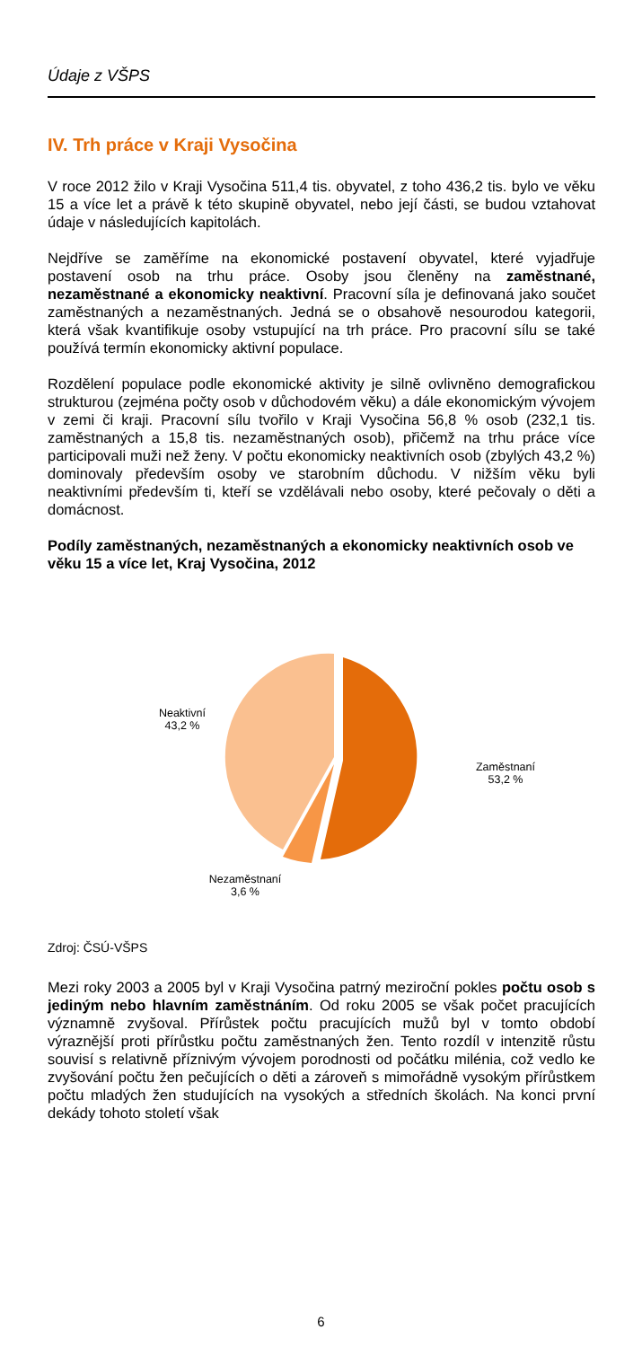Údaje z VŠPS
IV. Trh práce v Kraji Vysočina
V roce 2012 žilo v Kraji Vysočina 511,4 tis. obyvatel, z toho 436,2 tis. bylo ve věku 15 a více let a právě k této skupině obyvatel, nebo její části, se budou vztahovat údaje v následujících kapitolách.
Nejdříve se zaměříme na ekonomické postavení obyvatel, které vyjadřuje postavení osob na trhu práce. Osoby jsou členěny na zaměstnané, nezaměstnané a ekonomicky neaktivní. Pracovní síla je definovaná jako součet zaměstnaných a nezaměstnaných. Jedná se o obsahově nesourodou kategorii, která však kvantifikuje osoby vstupující na trh práce. Pro pracovní sílu se také používá termín ekonomicky aktivní populace.
Rozdělení populace podle ekonomické aktivity je silně ovlivněno demografickou strukturou (zejména počty osob v důchodovém věku) a dále ekonomickým vývojem v zemi či kraji. Pracovní sílu tvořilo v Kraji Vysočina 56,8 % osob (232,1 tis. zaměstnaných a 15,8 tis. nezaměstnaných osob), přičemž na trhu práce více participovali muži než ženy. V počtu ekonomicky neaktivních osob (zbylých 43,2 %) dominovaly především osoby ve starobním důchodu. V nižším věku byli neaktivními především ti, kteří se vzdělávali nebo osoby, které pečovaly o děti a domácnost.
Podíly zaměstnaných, nezaměstnaných a ekonomicky neaktivních osob ve věku 15 a více let, Kraj Vysočina, 2012
Neaktivní
43,2 %
Zaměstnaní
53,2 %
Nezaměstnaní
3,6 %
Zdroj: ČSÚ-VŠPS
Mezi roky 2003 a 2005 byl v Kraji Vysočina patrný meziroční pokles počtu osob s jediným nebo hlavním zaměstnáním. Od roku 2005 se však počet pracujících významně zvyšoval. Přírůstek počtu pracujících mužů byl v tomto období výraznější proti přírůstku počtu zaměstnaných žen. Tento rozdíl v intenzitě růstu souvisí s relativně příznivým vývojem porodnosti od počátku milénia, což vedlo ke zvyšování počtu žen pečujících o děti a zároveň s mimořádně vysokým přírůstkem počtu mladých žen studujících na vysokých a středních školách. Na konci první dekády tohoto století však
6